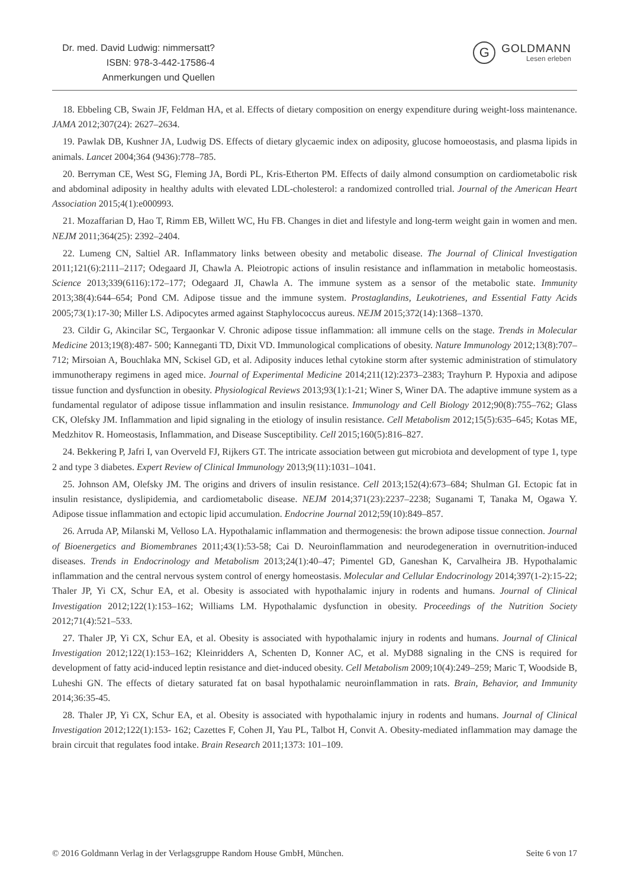Dr. med. David Ludwig: nimmersatt?
ISBN: 978-3-442-17586-4
Anmerkungen und Quellen
G
GOLDMANN
Lesen erleben
18. Ebbeling CB, Swain JF, Feldman HA, et al. Effects of dietary composition on energy expenditure during weight-loss maintenance. JAMA 2012;307(24): 2627–2634.
19. Pawlak DB, Kushner JA, Ludwig DS. Effects of dietary glycaemic index on adiposity, glucose homoeostasis, and plasma lipids in animals. Lancet 2004;364 (9436):778–785.
20. Berryman CE, West SG, Fleming JA, Bordi PL, Kris-Etherton PM. Effects of daily almond consumption on cardiometabolic risk and abdominal adiposity in healthy adults with elevated LDL-cholesterol: a randomized controlled trial. Journal of the American Heart Association 2015;4(1):e000993.
21. Mozaffarian D, Hao T, Rimm EB, Willett WC, Hu FB. Changes in diet and lifestyle and long-term weight gain in women and men. NEJM 2011;364(25): 2392–2404.
22. Lumeng CN, Saltiel AR. Inflammatory links between obesity and metabolic disease. The Journal of Clinical Investigation 2011;121(6):2111–2117; Odegaard JI, Chawla A. Pleiotropic actions of insulin resistance and inflammation in metabolic homeostasis. Science 2013;339(6116):172–177; Odegaard JI, Chawla A. The immune system as a sensor of the metabolic state. Immunity 2013;38(4):644–654; Pond CM. Adipose tissue and the immune system. Prostaglandins, Leukotrienes, and Essential Fatty Acids 2005;73(1):17-30; Miller LS. Adipocytes armed against Staphylococcus aureus. NEJM 2015;372(14):1368–1370.
23. Cildir G, Akincilar SC, Tergaonkar V. Chronic adipose tissue inflammation: all immune cells on the stage. Trends in Molecular Medicine 2013;19(8):487- 500; Kanneganti TD, Dixit VD. Immunological complications of obesity. Nature Immunology 2012;13(8):707–712; Mirsoian A, Bouchlaka MN, Sckisel GD, et al. Adiposity induces lethal cytokine storm after systemic administration of stimulatory immunotherapy regimens in aged mice. Journal of Experimental Medicine 2014;211(12):2373–2383; Trayhurn P. Hypoxia and adipose tissue function and dysfunction in obesity. Physiological Reviews 2013;93(1):1-21; Winer S, Winer DA. The adaptive immune system as a fundamental regulator of adipose tissue inflammation and insulin resistance. Immunology and Cell Biology 2012;90(8):755–762; Glass CK, Olefsky JM. Inflammation and lipid signaling in the etiology of insulin resistance. Cell Metabolism 2012;15(5):635–645; Kotas ME, Medzhitov R. Homeostasis, Inflammation, and Disease Susceptibility. Cell 2015;160(5):816–827.
24. Bekkering P, Jafri I, van Overveld FJ, Rijkers GT. The intricate association between gut microbiota and development of type 1, type 2 and type 3 diabetes. Expert Review of Clinical Immunology 2013;9(11):1031–1041.
25. Johnson AM, Olefsky JM. The origins and drivers of insulin resistance. Cell 2013;152(4):673–684; Shulman GI. Ectopic fat in insulin resistance, dyslipidemia, and cardiometabolic disease. NEJM 2014;371(23):2237–2238; Suganami T, Tanaka M, Ogawa Y. Adipose tissue inflammation and ectopic lipid accumulation. Endocrine Journal 2012;59(10):849–857.
26. Arruda AP, Milanski M, Velloso LA. Hypothalamic inflammation and thermogenesis: the brown adipose tissue connection. Journal of Bioenergetics and Biomembranes 2011;43(1):53-58; Cai D. Neuroinflammation and neurodegeneration in overnutrition-induced diseases. Trends in Endocrinology and Metabolism 2013;24(1):40–47; Pimentel GD, Ganeshan K, Carvalheira JB. Hypothalamic inflammation and the central nervous system control of energy homeostasis. Molecular and Cellular Endocrinology 2014;397(1-2):15-22; Thaler JP, Yi CX, Schur EA, et al. Obesity is associated with hypothalamic injury in rodents and humans. Journal of Clinical Investigation 2012;122(1):153–162; Williams LM. Hypothalamic dysfunction in obesity. Proceedings of the Nutrition Society 2012;71(4):521–533.
27. Thaler JP, Yi CX, Schur EA, et al. Obesity is associated with hypothalamic injury in rodents and humans. Journal of Clinical Investigation 2012;122(1):153–162; Kleinridders A, Schenten D, Konner AC, et al. MyD88 signaling in the CNS is required for development of fatty acid-induced leptin resistance and diet-induced obesity. Cell Metabolism 2009;10(4):249–259; Maric T, Woodside B, Luheshi GN. The effects of dietary saturated fat on basal hypothalamic neuroinflammation in rats. Brain, Behavior, and Immunity 2014;36:35-45.
28. Thaler JP, Yi CX, Schur EA, et al. Obesity is associated with hypothalamic injury in rodents and humans. Journal of Clinical Investigation 2012;122(1):153- 162; Cazettes F, Cohen JI, Yau PL, Talbot H, Convit A. Obesity-mediated inflammation may damage the brain circuit that regulates food intake. Brain Research 2011;1373: 101–109.
© 2016 Goldmann Verlag in der Verlagsgruppe Random House GmbH, München. Seite 6 von 17